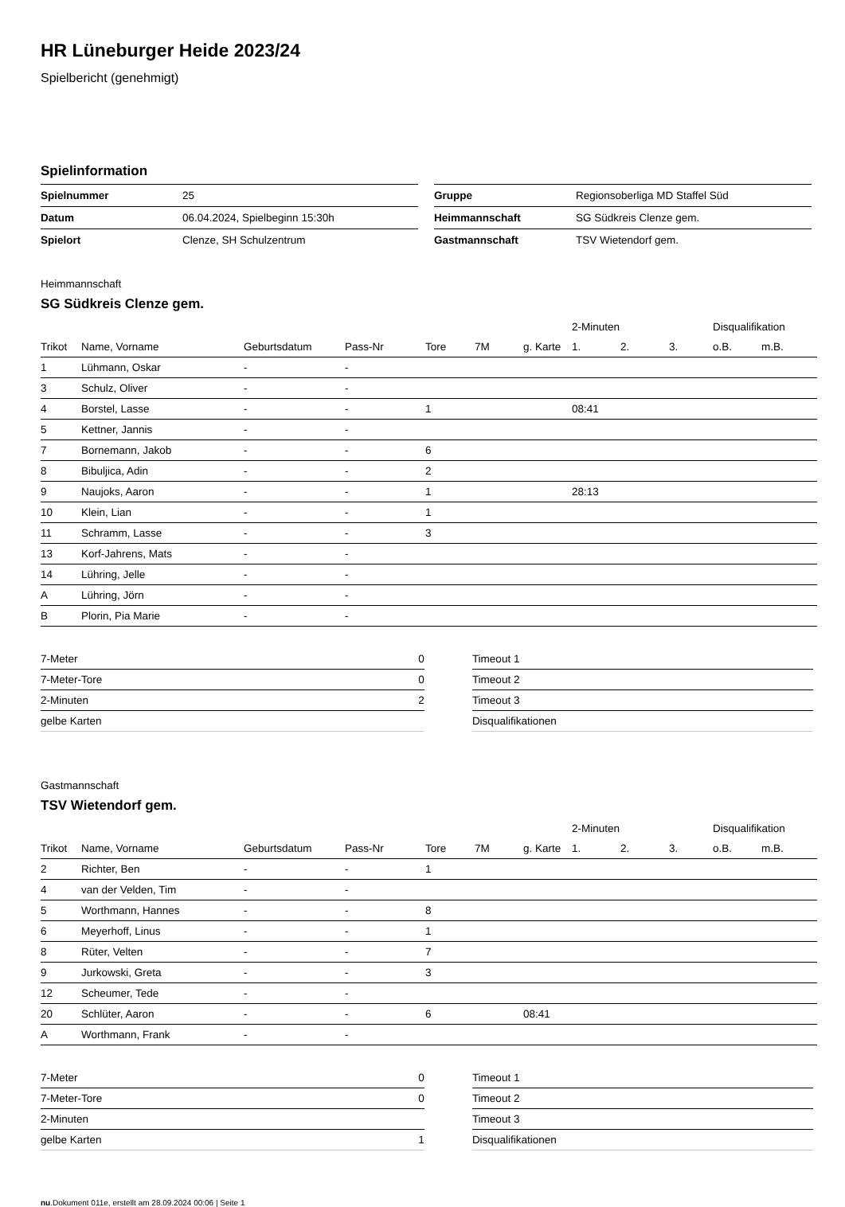HR Lüneburger Heide 2023/24
Spielbericht (genehmigt)
Spielinformation
| Spielnummer | 25 |
| Datum | 06.04.2024, Spielbeginn 15:30h |
| Spielort | Clenze, SH Schulzentrum |
| Gruppe | Regionsoberliga MD Staffel Süd |
| Heimmannschaft | SG Südkreis Clenze gem. |
| Gastmannschaft | TSV Wietendorf gem. |
Heimmannschaft
SG Südkreis Clenze gem.
| | | | | | | | 2-Minuten | | | Disqualifikation | |
| --- | --- | --- | --- | --- | --- | --- | --- | --- | --- | --- | --- |
| Trikot | Name, Vorname | Geburtsdatum | Pass-Nr | Tore | 7M | g. Karte | 1. | 2. | 3. | o.B. | m.B. |
| 1 | Lühmann, Oskar | - | - | | | | | | | | |
| 3 | Schulz, Oliver | - | - | | | | | | | | |
| 4 | Borstel, Lasse | - | - | 1 | | | 08:41 | | | | |
| 5 | Kettner, Jannis | - | - | | | | | | | | |
| 7 | Bornemann, Jakob | - | - | 6 | | | | | | | |
| 8 | Bibuljica, Adin | - | - | 2 | | | | | | | |
| 9 | Naujoks, Aaron | - | - | 1 | | | 28:13 | | | | |
| 10 | Klein, Lian | - | - | 1 | | | | | | | |
| 11 | Schramm, Lasse | - | - | 3 | | | | | | | |
| 13 | Korf-Jahrens, Mats | - | - | | | | | | | | |
| 14 | Lühring, Jelle | - | - | | | | | | | | |
| A | Lühring, Jörn | - | - | | | | | | | | |
| B | Plorin, Pia Marie | - | - | | | | | | | | |
| 7-Meter | 0 |
| 7-Meter-Tore | 0 |
| 2-Minuten | 2 |
| gelbe Karten | |
| Timeout 1 |
| Timeout 2 |
| Timeout 3 |
| Disqualifikationen |
Gastmannschaft
TSV Wietendorf gem.
| | | | | | | | 2-Minuten | | | Disqualifikation | |
| --- | --- | --- | --- | --- | --- | --- | --- | --- | --- | --- | --- |
| Trikot | Name, Vorname | Geburtsdatum | Pass-Nr | Tore | 7M | g. Karte | 1. | 2. | 3. | o.B. | m.B. |
| 2 | Richter, Ben | - | - | 1 | | | | | | | |
| 4 | van der Velden, Tim | - | - | | | | | | | | |
| 5 | Worthmann, Hannes | - | - | 8 | | | | | | | |
| 6 | Meyerhoff, Linus | - | - | 1 | | | | | | | |
| 8 | Rüter, Velten | - | - | 7 | | | | | | | |
| 9 | Jurkowski, Greta | - | - | 3 | | | | | | | |
| 12 | Scheumer, Tede | - | - | | | | | | | | |
| 20 | Schlüter, Aaron | - | - | 6 | | 08:41 | | | | | |
| A | Worthmann, Frank | - | - | | | | | | | | |
| 7-Meter | 0 |
| 7-Meter-Tore | 0 |
| 2-Minuten | |
| gelbe Karten | 1 |
| Timeout 1 |
| Timeout 2 |
| Timeout 3 |
| Disqualifikationen |
nu.Dokument 011e, erstellt am 28.09.2024 00:06 | Seite 1